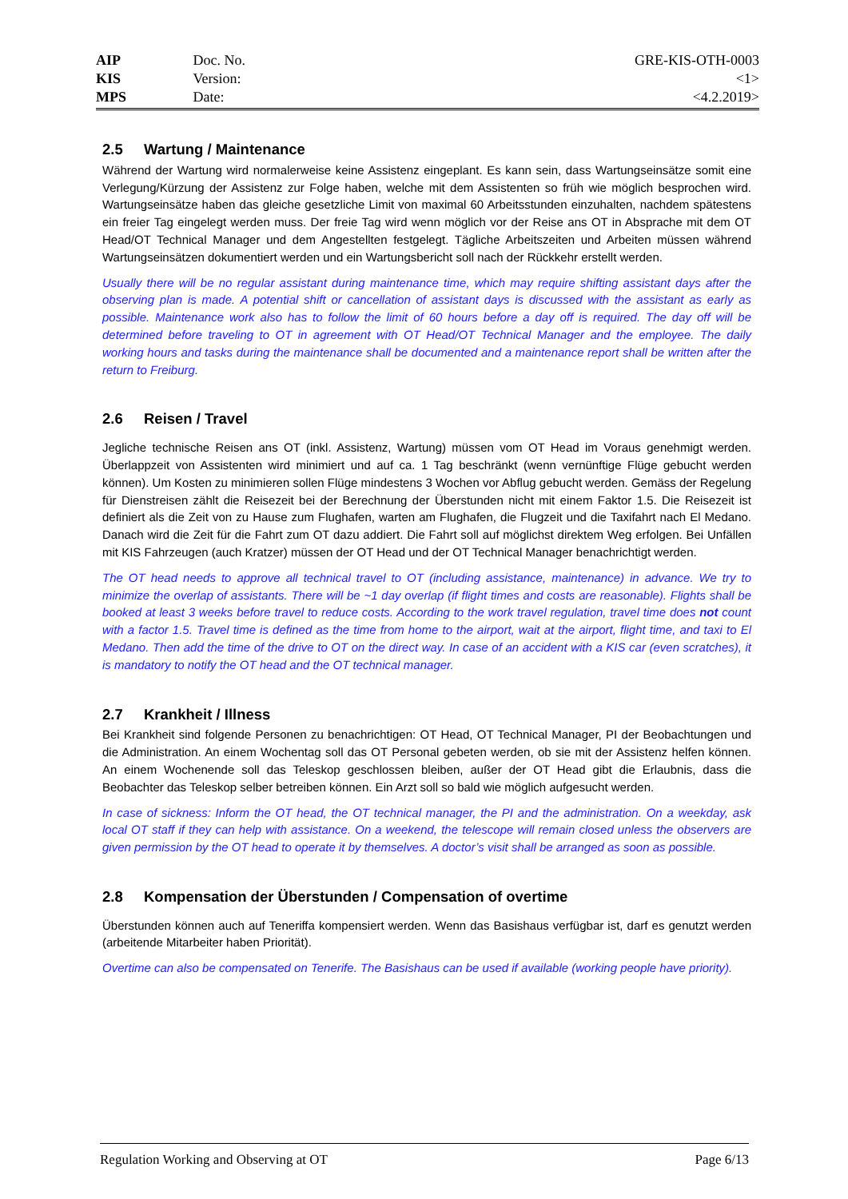| AIP | Doc. No. | GRE-KIS-OTH-0003 |
| KIS | Version: | <1> |
| MPS | Date: | <4.2.2019> |
2.5 Wartung / Maintenance
Während der Wartung wird normalerweise keine Assistenz eingeplant. Es kann sein, dass Wartungseinsätze somit eine Verlegung/Kürzung der Assistenz zur Folge haben, welche mit dem Assistenten so früh wie möglich besprochen wird. Wartungseinsätze haben das gleiche gesetzliche Limit von maximal 60 Arbeitsstunden einzuhalten, nachdem spätestens ein freier Tag eingelegt werden muss. Der freie Tag wird wenn möglich vor der Reise ans OT in Absprache mit dem OT Head/OT Technical Manager und dem Angestellten festgelegt. Tägliche Arbeitszeiten und Arbeiten müssen während Wartungseinsätzen dokumentiert werden und ein Wartungsbericht soll nach der Rückkehr erstellt werden.
Usually there will be no regular assistant during maintenance time, which may require shifting assistant days after the observing plan is made. A potential shift or cancellation of assistant days is discussed with the assistant as early as possible. Maintenance work also has to follow the limit of 60 hours before a day off is required. The day off will be determined before traveling to OT in agreement with OT Head/OT Technical Manager and the employee. The daily working hours and tasks during the maintenance shall be documented and a maintenance report shall be written after the return to Freiburg.
2.6 Reisen / Travel
Jegliche technische Reisen ans OT (inkl. Assistenz, Wartung) müssen vom OT Head im Voraus genehmigt werden. Überlappzeit von Assistenten wird minimiert und auf ca. 1 Tag beschränkt (wenn vernünftige Flüge gebucht werden können). Um Kosten zu minimieren sollen Flüge mindestens 3 Wochen vor Abflug gebucht werden. Gemäss der Regelung für Dienstreisen zählt die Reisezeit bei der Berechnung der Überstunden nicht mit einem Faktor 1.5. Die Reisezeit ist definiert als die Zeit von zu Hause zum Flughafen, warten am Flughafen, die Flugzeit und die Taxifahrt nach El Medano. Danach wird die Zeit für die Fahrt zum OT dazu addiert. Die Fahrt soll auf möglichst direktem Weg erfolgen. Bei Unfällen mit KIS Fahrzeugen (auch Kratzer) müssen der OT Head und der OT Technical Manager benachrichtigt werden.
The OT head needs to approve all technical travel to OT (including assistance, maintenance) in advance. We try to minimize the overlap of assistants. There will be ~1 day overlap (if flight times and costs are reasonable). Flights shall be booked at least 3 weeks before travel to reduce costs. According to the work travel regulation, travel time does not count with a factor 1.5. Travel time is defined as the time from home to the airport, wait at the airport, flight time, and taxi to El Medano. Then add the time of the drive to OT on the direct way. In case of an accident with a KIS car (even scratches), it is mandatory to notify the OT head and the OT technical manager.
2.7 Krankheit / Illness
Bei Krankheit sind folgende Personen zu benachrichtigen: OT Head, OT Technical Manager, PI der Beobachtungen und die Administration. An einem Wochentag soll das OT Personal gebeten werden, ob sie mit der Assistenz helfen können. An einem Wochenende soll das Teleskop geschlossen bleiben, außer der OT Head gibt die Erlaubnis, dass die Beobachter das Teleskop selber betreiben können. Ein Arzt soll so bald wie möglich aufgesucht werden.
In case of sickness: Inform the OT head, the OT technical manager, the PI and the administration. On a weekday, ask local OT staff if they can help with assistance. On a weekend, the telescope will remain closed unless the observers are given permission by the OT head to operate it by themselves. A doctor’s visit shall be arranged as soon as possible.
2.8 Kompensation der Überstunden / Compensation of overtime
Überstunden können auch auf Teneriffa kompensiert werden. Wenn das Basishaus verfügbar ist, darf es genutzt werden (arbeitende Mitarbeiter haben Priorität).
Overtime can also be compensated on Tenerife. The Basishaus can be used if available (working people have priority).
Regulation Working and Observing at OT Page 6/13